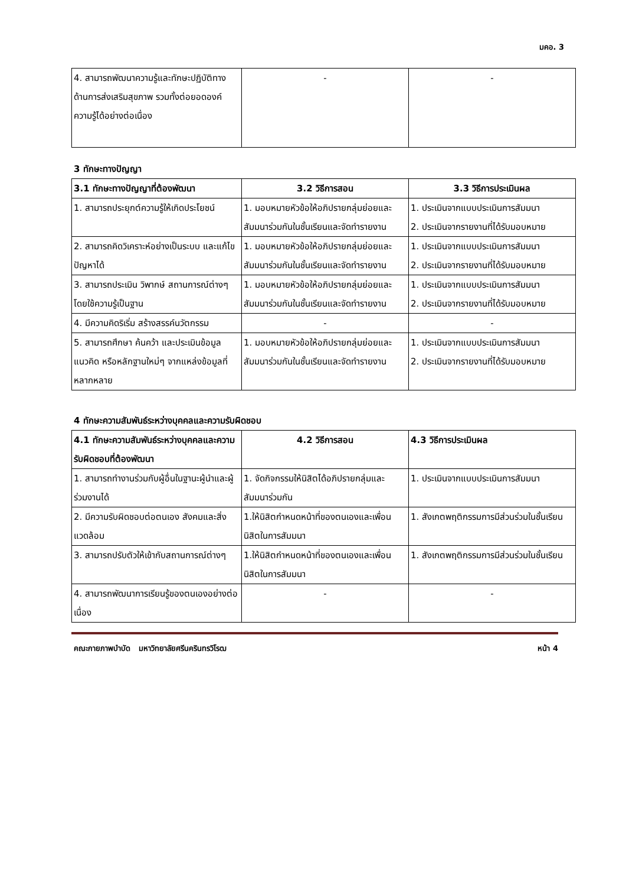มคอ. 3
| 4. สามารถพัฒนาความรู้และทักษะปฏิบัติทางด้านการส่งเสริมสุขภาพ รวมทั้งต่อยอดองค์ความรู้ได้อย่างต่อเนื่อง | - | - |
3 ทักษะทางปัญญา
| 3.1 ทักษะทางปัญญาที่ต้องพัฒนา | 3.2 วิธีการสอน | 3.3 วิธีการประเมินผล |
| --- | --- | --- |
| 1. สามารถประยุกต์ความรู้ให้เกิดประโยชน์ | 1. มอบหมายหัวข้อให้อภิปรายกลุ่มย่อยและสัมมนาร่วมกันในชั้นเรียนและจัดทำรายงาน | 1. ประเมินจากแบบประเมินการสัมมนา 2. ประเมินจากรายงานที่ได้รับมอบหมาย |
| 2. สามารถคิดวิเคราะห์อย่างเป็นระบบ และแก้ไขปัญหาได้ | 1. มอบหมายหัวข้อให้อภิปรายกลุ่มย่อยและสัมมนาร่วมกันในชั้นเรียนและจัดทำรายงาน | 1. ประเมินจากแบบประเมินการสัมมนา 2. ประเมินจากรายงานที่ได้รับมอบหมาย |
| 3. สามารถประเมิน วิพากษ์ สถานการณ์ต่างๆ โดยใช้ความรู้เป็นฐาน | 1. มอบหมายหัวข้อให้อภิปรายกลุ่มย่อยและสัมมนาร่วมกันในชั้นเรียนและจัดทำรายงาน | 1. ประเมินจากแบบประเมินการสัมมนา 2. ประเมินจากรายงานที่ได้รับมอบหมาย |
| 4. มีความคิดริเริ่ม สร้างสรรค์นวัตกรรม | - | - |
| 5. สามารถศึกษา ค้นคว้า และประเมินข้อมูล แนวคิด หรือหลักฐานใหม่ๆ จากแหล่งข้อมูลที่หลากหลาย | 1. มอบหมายหัวข้อให้อภิปรายกลุ่มย่อยและสัมมนาร่วมกันในชั้นเรียนและจัดทำรายงาน | 1. ประเมินจากแบบประเมินการสัมมนา 2. ประเมินจากรายงานที่ได้รับมอบหมาย |
4 ทักษะความสัมพันธ์ระหว่างบุคคลและความรับผิดชอบ
| 4.1 ทักษะความสัมพันธ์ระหว่างบุคคลและความรับผิดชอบที่ต้องพัฒนา | 4.2 วิธีการสอน | 4.3 วิธีการประเมินผล |
| --- | --- | --- |
| 1. สามารถทำงานร่วมกับผู้อื่นในฐานะผู้นำและผู้ร่วมงานได้ | 1. จัดกิจกรรมให้นิสิตได้อภิปรายกลุ่มและสัมมนาร่วมกัน | 1. ประเมินจากแบบประเมินการสัมมนา |
| 2. มีความรับผิดชอบต่อตนเอง สังคมและสิ่งแวดล้อม | 1.ให้นิสิตกำหนดหน้าที่ของตนเองและเพื่อนนิสิตในการสัมมนา | 1. สังเกตพฤติกรรมการมีส่วนร่วมในชั้นเรียน |
| 3. สามารถปรับตัวให้เข้ากับสถานการณ์ต่างๆ | 1.ให้นิสิตกำหนดหน้าที่ของตนเองและเพื่อนนิสิตในการสัมมนา | 1. สังเกตพฤติกรรมการมีส่วนร่วมในชั้นเรียน |
| 4. สามารถพัฒนาการเรียนรู้ของตนเองอย่างต่อเนื่อง | - | - |
คณะกายภาพบำบัด มหาวิทยาลัยศรีนครินทรวิโรฒ หน้า 4